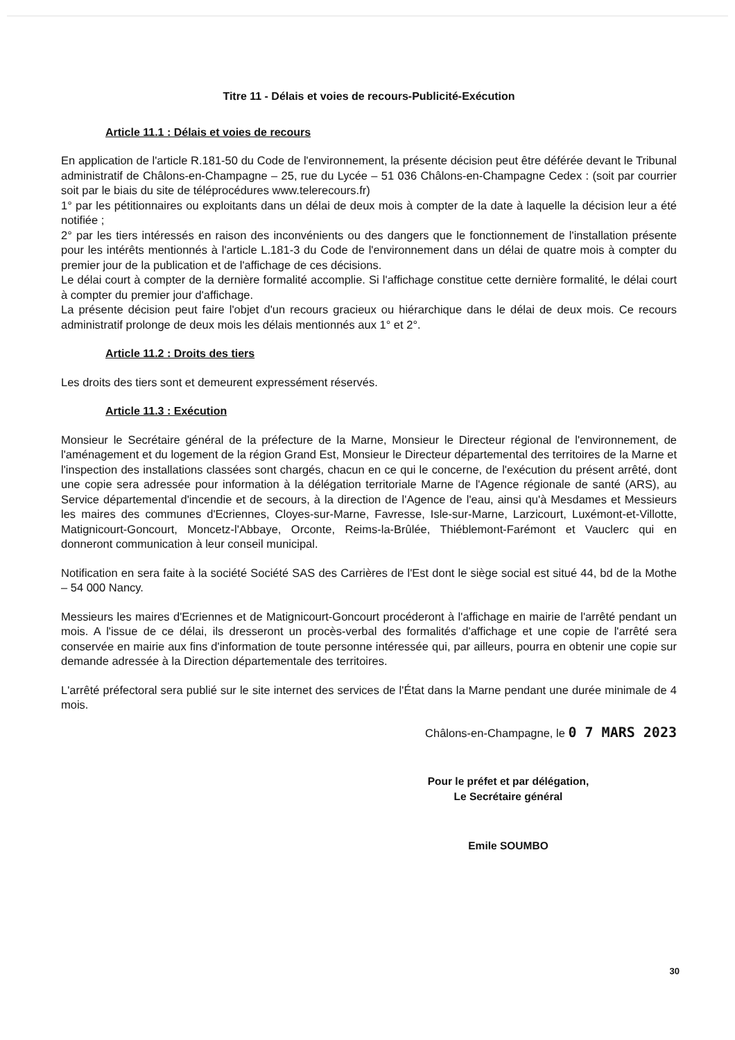Titre 11 - Délais et voies de recours-Publicité-Exécution
Article 11.1 : Délais et voies de recours
En application de l'article R.181-50 du Code de l'environnement, la présente décision peut être déférée devant le Tribunal administratif de Châlons-en-Champagne – 25, rue du Lycée – 51 036 Châlons-en-Champagne Cedex : (soit par courrier soit par le biais du site de téléprocédures www.telerecours.fr)
1° par les pétitionnaires ou exploitants dans un délai de deux mois à compter de la date à laquelle la décision leur a été notifiée ;
2° par les tiers intéressés en raison des inconvénients ou des dangers que le fonctionnement de l'installation présente pour les intérêts mentionnés à l'article L.181-3 du Code de l'environnement dans un délai de quatre mois à compter du premier jour de la publication et de l'affichage de ces décisions.
Le délai court à compter de la dernière formalité accomplie. Si l'affichage constitue cette dernière formalité, le délai court à compter du premier jour d'affichage.
La présente décision peut faire l'objet d'un recours gracieux ou hiérarchique dans le délai de deux mois. Ce recours administratif prolonge de deux mois les délais mentionnés aux 1° et 2°.
Article 11.2 : Droits des tiers
Les droits des tiers sont et demeurent expressément réservés.
Article 11.3 : Exécution
Monsieur le Secrétaire général de la préfecture de la Marne, Monsieur le Directeur régional de l'environnement, de l'aménagement et du logement de la région Grand Est, Monsieur le Directeur départemental des territoires de la Marne et l'inspection des installations classées sont chargés, chacun en ce qui le concerne, de l'exécution du présent arrêté, dont une copie sera adressée pour information à la délégation territoriale Marne de l'Agence régionale de santé (ARS), au Service départemental d'incendie et de secours, à la direction de l'Agence de l'eau, ainsi qu'à Mesdames et Messieurs les maires des communes d'Ecriennes, Cloyes-sur-Marne, Favresse, Isle-sur-Marne, Larzicourt, Luxémont-et-Villotte, Matignicourt-Goncourt, Moncetz-l'Abbaye, Orconte, Reims-la-Brûlée, Thiéblemont-Farémont et Vauclerc qui en donneront communication à leur conseil municipal.
Notification en sera faite à la société Société SAS des Carrières de l'Est dont le siège social est situé 44, bd de la Mothe – 54 000 Nancy.
Messieurs les maires d'Ecriennes et de Matignicourt-Goncourt procéderont à l'affichage en mairie de l'arrêté pendant un mois. A l'issue de ce délai, ils dresseront un procès-verbal des formalités d'affichage et une copie de l'arrêté sera conservée en mairie aux fins d'information de toute personne intéressée qui, par ailleurs, pourra en obtenir une copie sur demande adressée à la Direction départementale des territoires.
L'arrêté préfectoral sera publié sur le site internet des services de l'État dans la Marne pendant une durée minimale de 4 mois.
Châlons-en-Champagne, le 0 7 MARS 2023
Pour le préfet et par délégation,
Le Secrétaire général
Emile SOUMBO
30